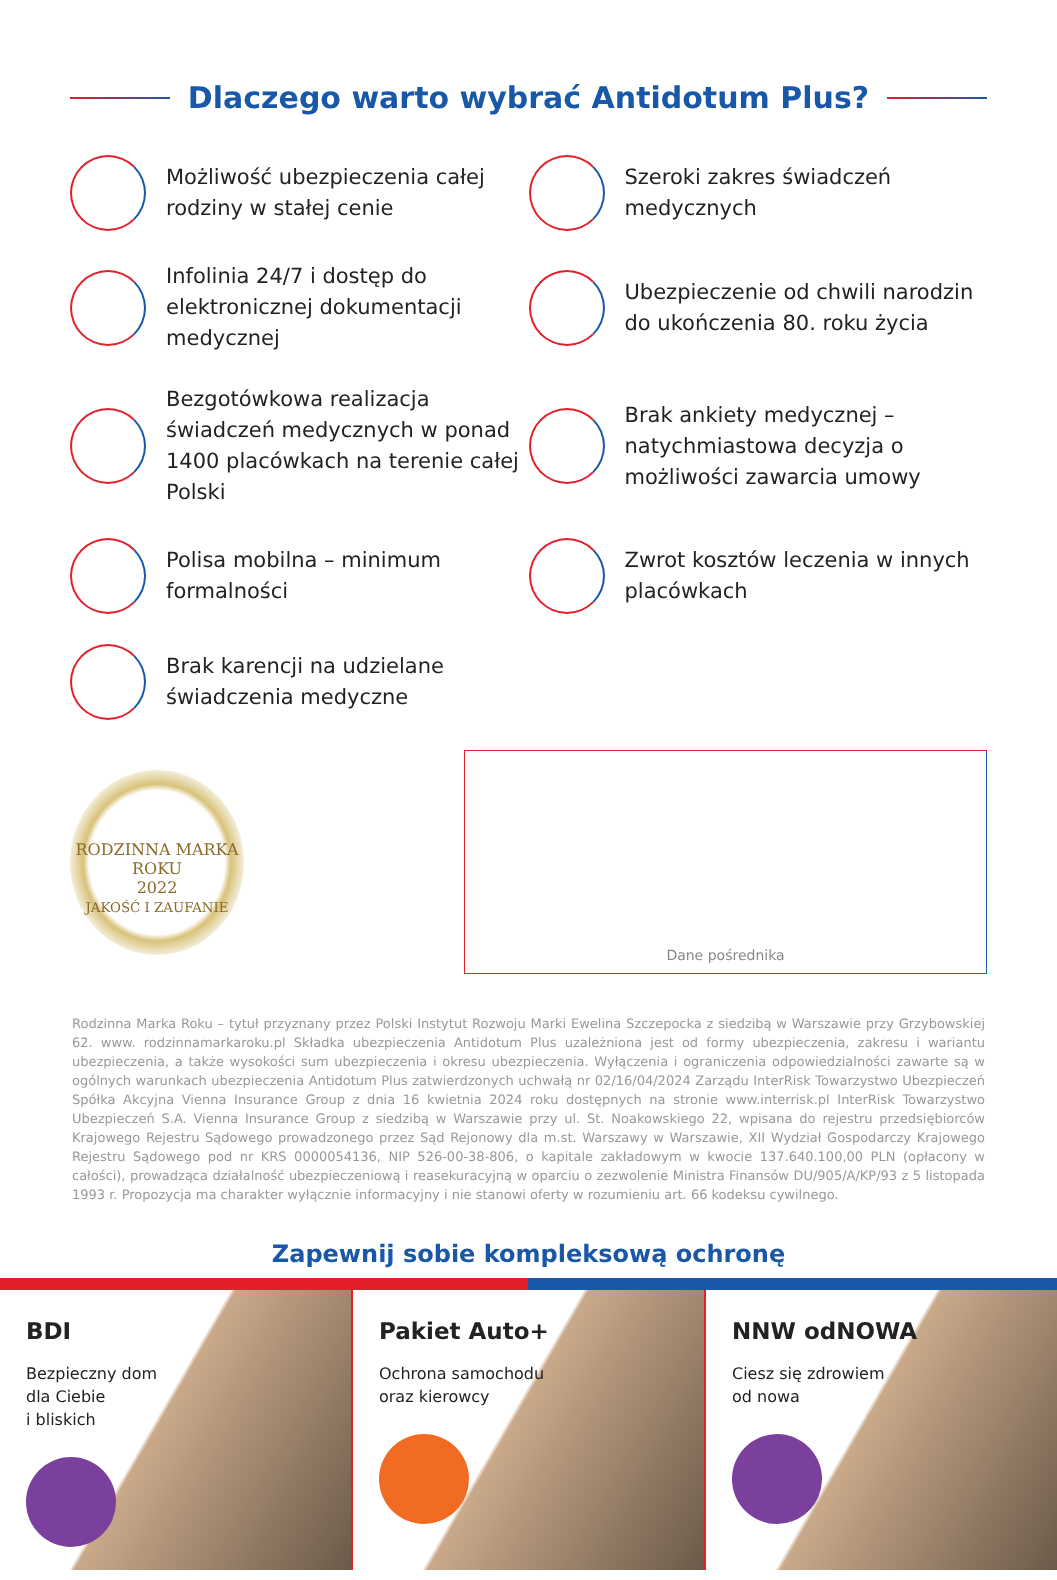Dlaczego warto wybrać Antidotum Plus?
Możliwość ubezpieczenia całej rodziny w stałej cenie
Szeroki zakres świadczeń medycznych
Infolinia 24/7 i dostęp do elektronicznej dokumentacji medycznej
Ubezpieczenie od chwili narodzin do ukończenia 80. roku życia
Bezgotówkowa realizacja świadczeń medycznych w ponad 1400 placówkach na terenie całej Polski
Brak ankiety medycznej – natychmiastowa decyzja o możliwości zawarcia umowy
Polisa mobilna – minimum formalności
Zwrot kosztów leczenia w innych placówkach
Brak karencji na udzielane świadczenia medyczne
RODZINNA MARKA
ROKU
2022
JAKOŚĆ I ZAUFANIE
Dane pośrednika
Rodzinna Marka Roku – tytuł przyznany przez Polski Instytut Rozwoju Marki Ewelina Szczepocka z siedzibą w Warszawie przy Grzybowskiej 62. www. rodzinnamarkaroku.pl Składka ubezpieczenia Antidotum Plus uzależniona jest od formy ubezpieczenia, zakresu i wariantu ubezpieczenia, a także wysokości sum ubezpieczenia i okresu ubezpieczenia. Wyłączenia i ograniczenia odpowiedzialności zawarte są w ogólnych warunkach ubezpieczenia Antidotum Plus zatwierdzonych uchwałą nr 02/16/04/2024 Zarządu InterRisk Towarzystwo Ubezpieczeń Spółka Akcyjna Vienna Insurance Group z dnia 16 kwietnia 2024 roku dostępnych na stronie www.interrisk.pl InterRisk Towarzystwo Ubezpieczeń S.A. Vienna Insurance Group z siedzibą w Warszawie przy ul. St. Noakowskiego 22, wpisana do rejestru przedsiębiorców Krajowego Rejestru Sądowego prowadzonego przez Sąd Rejonowy dla m.st. Warszawy w Warszawie, XII Wydział Gospodarczy Krajowego Rejestru Sądowego pod nr KRS 0000054136, NIP 526-00-38-806, o kapitale zakładowym w kwocie 137.640.100,00 PLN (opłacony w całości), prowadząca działalność ubezpieczeniową i reasekuracyjną w oparciu o zezwolenie Ministra Finansów DU/905/A/KP/93 z 5 listopada 1993 r. Propozycja ma charakter wyłącznie informacyjny i nie stanowi oferty w rozumieniu art. 66 kodeksu cywilnego.
Zapewnij sobie kompleksową ochronę
BDI
Bezpieczny dom
dla Ciebie
i bliskich
Pakiet Auto+
Ochrona samochodu
oraz kierowcy
NNW odNOWA
Ciesz się zdrowiem
od nowa